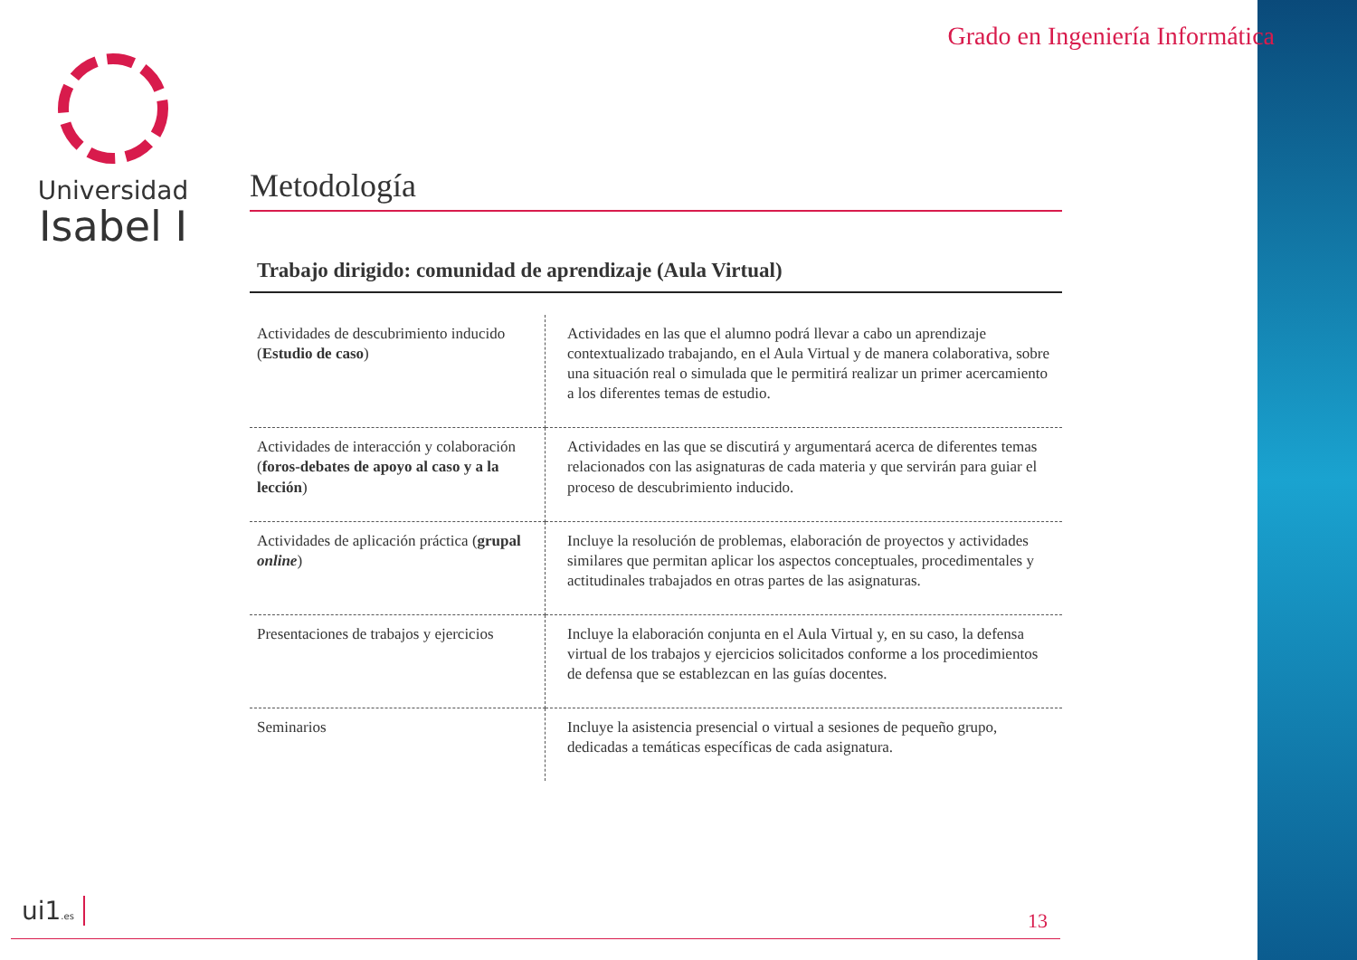Universidad
Isabel I
Grado en Ingeniería Informática
Metodología
Trabajo dirigido: comunidad de aprendizaje (Aula Virtual)
| Actividades de descubrimiento inducido ( Estudio de caso ) | Actividades en las que el alumno podrá llevar a cabo un aprendizaje contextualizado trabajando, en el Aula Virtual y de manera colaborativa, sobre una situación real o simulada que le permitirá realizar un primer acercamiento a los diferentes temas de estudio. |
| Actividades de interacción y colaboración ( foros-debates de apoyo al caso y a la lección ) | Actividades en las que se discutirá y argumentará acerca de diferentes temas relacionados con las asignaturas de cada materia y que servirán para guiar el proceso de descubrimiento inducido. |
| Actividades de aplicación práctica ( grupal online ) | Incluye la resolución de problemas, elaboración de proyectos y actividades similares que permitan aplicar los aspectos conceptuales, procedimentales y actitudinales trabajados en otras partes de las asignaturas. |
| Presentaciones de trabajos y ejercicios | Incluye la elaboración conjunta en el Aula Virtual y, en su caso, la defensa virtual de los trabajos y ejercicios solicitados conforme a los procedimientos de defensa que se establezcan en las guías docentes. |
| Seminarios | Incluye la asistencia presencial o virtual a sesiones de pequeño grupo, dedicadas a temáticas específicas de cada asignatura. |
ui1.es 13